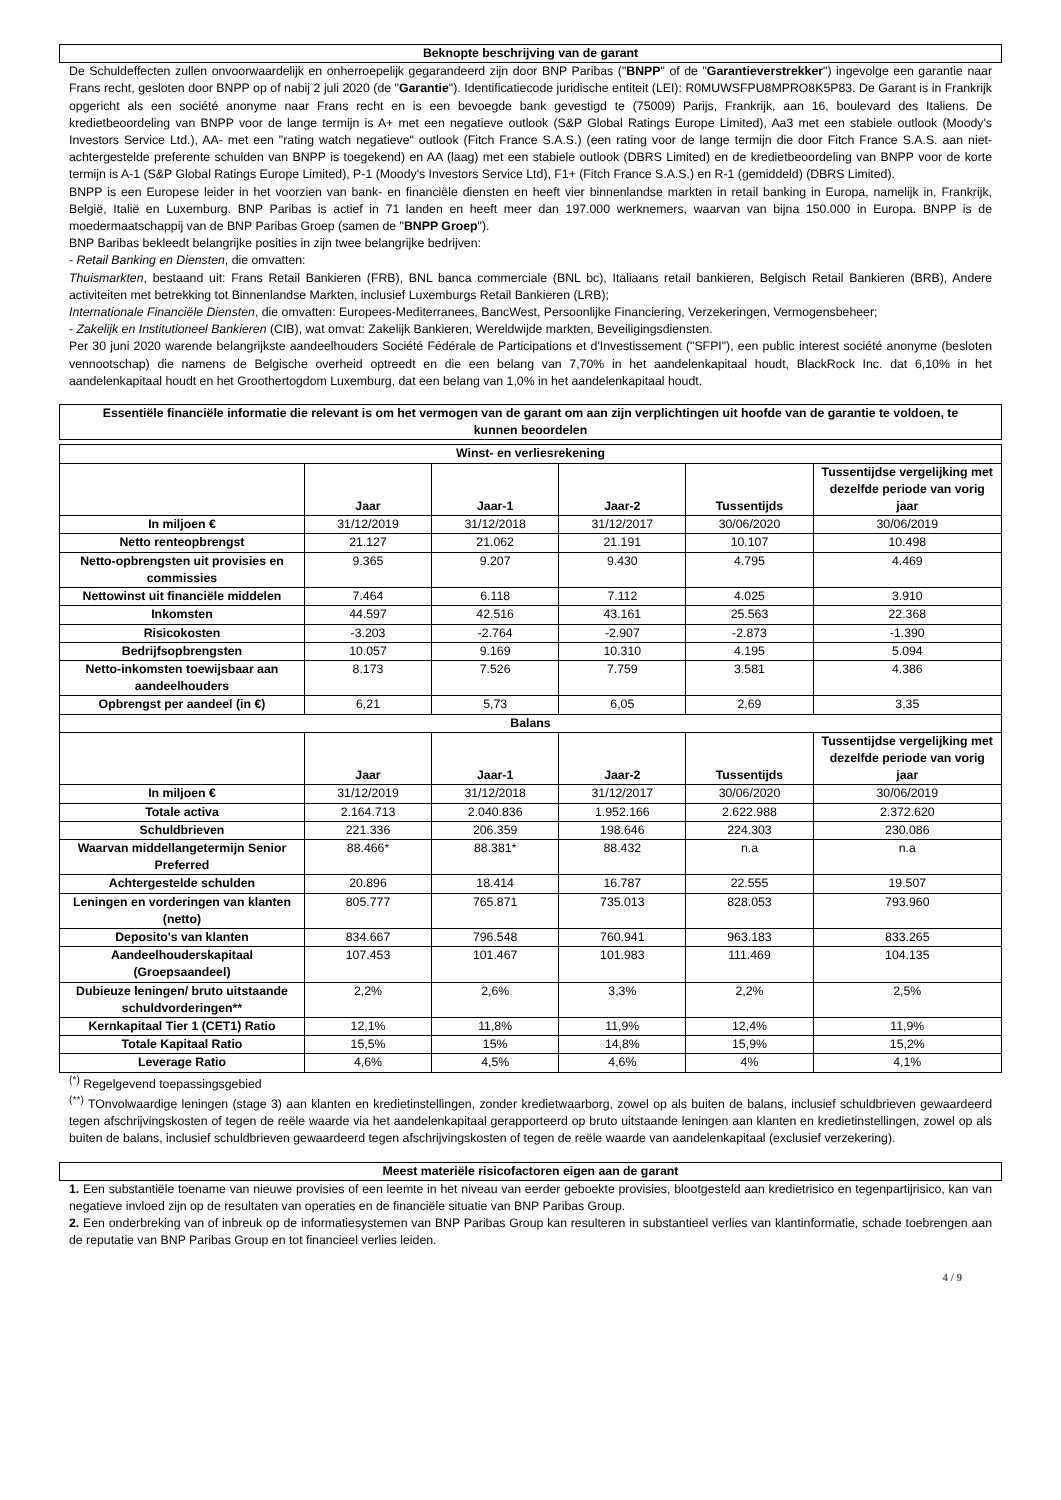Beknopte beschrijving van de garant
De Schuldeffecten zullen onvoorwaardelijk en onherroepelijk gegarandeerd zijn door BNP Paribas ("BNPP" of de "Garantieverstrekker") ingevolge een garantie naar Frans recht, gesloten door BNPP op of nabij 2 juli 2020 (de "Garantie"). Identificatiecode juridische entiteit (LEI): R0MUWSFPU8MPRO8K5P83. De Garant is in Frankrijk opgericht als een société anonyme naar Frans recht en is een bevoegde bank gevestigd te (75009) Parijs, Frankrijk, aan 16, boulevard des Italiens. De kredietbeoordeling van BNPP voor de lange termijn is A+ met een negatieve outlook (S&P Global Ratings Europe Limited), Aa3 met een stabiele outlook (Moody's Investors Service Ltd.), AA- met een "rating watch negatieve" outlook (Fitch France S.A.S.) (een rating voor de lange termijn die door Fitch France S.A.S. aan niet-achtergestelde preferente schulden van BNPP is toegekend) en AA (laag) met een stabiele outlook (DBRS Limited) en de kredietbeoordeling van BNPP voor de korte termijn is A-1 (S&P Global Ratings Europe Limited), P-1 (Moody's Investors Service Ltd), F1+ (Fitch France S.A.S.) en R-1 (gemiddeld) (DBRS Limited).
BNPP is een Europese leider in het voorzien van bank- en financiële diensten en heeft vier binnenlandse markten in retail banking in Europa, namelijk in, Frankrijk, België, Italië en Luxemburg. BNP Paribas is actief in 71 landen en heeft meer dan 197.000 werknemers, waarvan van bijna 150.000 in Europa. BNPP is de moedermaatschappij van de BNP Paribas Groep (samen de "BNPP Groep").
BNP Baribas bekleedt belangrijke posities in zijn twee belangrijke bedrijven:
- Retail Banking en Diensten, die omvatten:
Thuismarkten, bestaand uit: Frans Retail Bankieren (FRB), BNL banca commerciale (BNL bc), Italiaans retail bankieren, Belgisch Retail Bankieren (BRB), Andere activiteiten met betrekking tot Binnenlandse Markten, inclusief Luxemburgs Retail Bankieren (LRB);
Internationale Financiële Diensten, die omvatten: Europees-Mediterranees, BancWest, Persoonlijke Financiering, Verzekeringen, Vermogensbeheer;
- Zakelijk en Institutioneel Bankieren (CIB), wat omvat: Zakelijk Bankieren, Wereldwijde markten, Beveiligingsdiensten.
Per 30 juni 2020 warende belangrijkste aandeelhouders Société Fédérale de Participations et d'Investissement ("SFPI"), een public interest société anonyme (besloten vennootschap) die namens de Belgische overheid optreedt en die een belang van 7,70% in het aandelenkapitaal houdt, BlackRock Inc. dat 6,10% in het aandelenkapitaal houdt en het Groothertogdom Luxemburg, dat een belang van 1,0% in het aandelenkapitaal houdt.
Essentiële financiële informatie die relevant is om het vermogen van de garant om aan zijn verplichtingen uit hoofde van de garantie te voldoen, te kunnen beoordelen
| Winst- en verliesrekening | | | | | |
| --- | --- | --- | --- | --- | --- |
| | Jaar | Jaar-1 | Jaar-2 | Tussentijds | Tussentijdse vergelijking met dezelfde periode van vorig jaar |
| In miljoen € | 31/12/2019 | 31/12/2018 | 31/12/2017 | 30/06/2020 | 30/06/2019 |
| Netto renteopbrengst | 21.127 | 21.062 | 21.191 | 10.107 | 10.498 |
| Netto-opbrengsten uit provisies en commissies | 9.365 | 9.207 | 9.430 | 4.795 | 4.469 |
| Nettowinst uit financiële middelen | 7.464 | 6.118 | 7.112 | 4.025 | 3.910 |
| Inkomsten | 44.597 | 42.516 | 43.161 | 25.563 | 22.368 |
| Risicokosten | -3.203 | -2.764 | -2.907 | -2.873 | -1.390 |
| Bedrijfsopbrengsten | 10.057 | 9.169 | 10.310 | 4.195 | 5.094 |
| Netto-inkomsten toewijsbaar aan aandeelhouders | 8.173 | 7.526 | 7.759 | 3.581 | 4.386 |
| Opbrengst per aandeel (in €) | 6,21 | 5,73 | 6,05 | 2,69 | 3,35 |
| Balans | | | | | |
| | Jaar | Jaar-1 | Jaar-2 | Tussentijds | Tussentijdse vergelijking met dezelfde periode van vorig jaar |
| In miljoen € | 31/12/2019 | 31/12/2018 | 31/12/2017 | 30/06/2020 | 30/06/2019 |
| Totale activa | 2.164.713 | 2.040.836 | 1.952.166 | 2.622.988 | 2.372.620 |
| Schuldbrieven | 221.336 | 206.359 | 198.646 | 224.303 | 230.086 |
| Waarvan middellangetermijn Senior Preferred | 88.466* | 88.381* | 88.432 | n.a | n.a |
| Achtergestelde schulden | 20.896 | 18.414 | 16.787 | 22.555 | 19.507 |
| Leningen en vorderingen van klanten (netto) | 805.777 | 765.871 | 735.013 | 828.053 | 793.960 |
| Deposito's van klanten | 834.667 | 796.548 | 760.941 | 963.183 | 833.265 |
| Aandeelhouderskapitaal (Groepsaandeel) | 107.453 | 101.467 | 101.983 | 111.469 | 104.135 |
| Dubieuze leningen/ bruto uitstaande schuldvorderingen** | 2,2% | 2,6% | 3,3% | 2,2% | 2,5% |
| Kernkapitaal Tier 1 (CET1) Ratio | 12,1% | 11,8% | 11,9% | 12,4% | 11,9% |
| Totale Kapitaal Ratio | 15,5% | 15% | 14,8% | 15,9% | 15,2% |
| Leverage Ratio | 4,6% | 4,5% | 4,6% | 4% | 4,1% |
<sup>(*)</sup> Regelgevend toepassingsgebied
<sup>(**)</sup> TOnvolwaardige leningen (stage 3) aan klanten en kredietinstellingen, zonder kredietwaarborg, zowel op als buiten de balans, inclusief schuldbrieven gewaardeerd tegen afschrijvingskosten of tegen de reële waarde via het aandelenkapitaal gerapporteerd op bruto uitstaande leningen aan klanten en kredietinstellingen, zowel op als buiten de balans, inclusief schuldbrieven gewaardeerd tegen afschrijvingskosten of tegen de reële waarde van aandelenkapitaal (exclusief verzekering).
Meest materiële risicofactoren eigen aan de garant
1. Een substantiële toename van nieuwe provisies of een leemte in het niveau van eerder geboekte provisies, blootgesteld aan kredietrisico en tegenpartijrisico, kan van negatieve invloed zijn op de resultaten van operaties en de financiële situatie van BNP Paribas Group.
2. Een onderbreking van of inbreuk op de informatiesystemen van BNP Paribas Group kan resulteren in substantieel verlies van klantinformatie, schade toebrengen aan de reputatie van BNP Paribas Group en tot financieel verlies leiden.
4 / 9